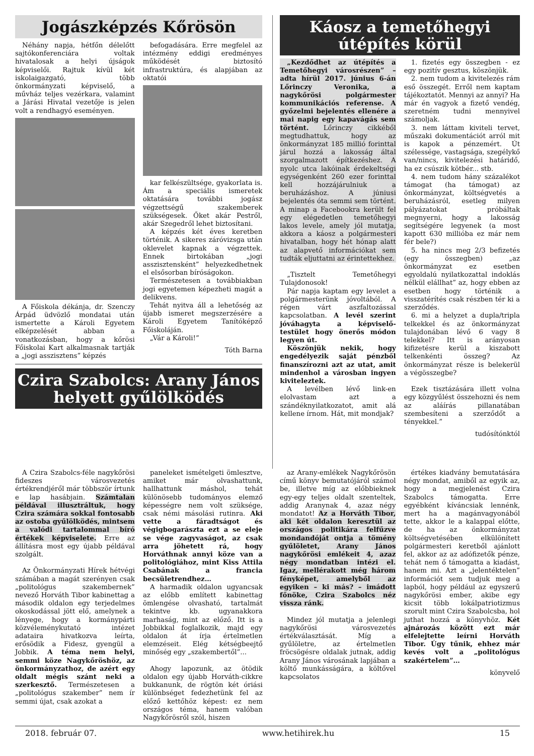Jogászképzés Kőrösön
Néhány napja, hétfőn délelőtt sajtókonferenciára voltak hivatalosak a helyi újságok képviselői. Rajtuk kívül két iskolaigazgató, több önkormányzati képviselő, a művház teljes vezérkara, valamint a Járási Hivatal vezetője is jelen volt a rendhagyó eseményen.
A Főiskola dékánja, dr. Szenczy Árpád üdvözlő mondatai után ismertette a Károli Egyetem elképzelését abban a vonatkozásban, hogy a kőrösi Főiskolai Kart alkalmasnak tartják a „jogi asszisztens” képzés
befogadására. Erre megfelel az intézmény eddigi eredményes működését biztosító infrastruktúra, és alapjában az oktatói
kar felkészültsége, gyakorlata is. Ám a speciális ismeretek oktatására további jogász végzettségű szakemberek szükségesek. Őket akár Pestről, akár Szegedről lehet biztosítani.
A képzés két éves keretben történik. A sikeres záróvizsga után oklevelet kapnak a végzettek. Ennek birtokában „jogi asszisztensként” helyezkedhetnek el elsősorban bíróságokon.
Természetesen a továbbiakban jogi egyetemen képezheti magát a delikvens.
Tehát nyitva áll a lehetőség az újabb ismeret megszerzésére a Károli Egyetem Tanítóképző Főiskoláján.
„Vár a Károli!”
Tóth Barna
Czira Szabolcs: Arany János helyett gyűlölködés
Káosz a temetőhegyi útépítés körül
„Kezdődhet az útépítés a Temetőhegyi városrészen” – adta hírül 2017. június 6-án Lőrinczy Veronika, a nagykőrösi polgármester kommunikációs referense. A győzelmi bejelentés ellenére a mai napig egy kapavágás sem történt. Lőrinczy cikkéből megtudhattuk, hogy az önkormányzat 185 millió forinttal járul hozzá a lakosság által szorgalmazott építkezéshez. A nyolc utca lakóinak érdekeltségi egységenként 260 ezer forinttal kell hozzájárulniuk a beruházáshoz. A júniusi bejelentés óta semmi sem történt. A minap a Facebookra került fel egy elégedetlen temetőhegyi lakos levele, amely jól mutatja, akkora a káosz a polgármesteri hivatalban, hogy hét hónap alatt az alapvető információkat sem tudták eljuttatni az érintettekhez.
„Tisztelt Temetőhegyi Tulajdonosok!
Pár napja kaptam egy levelet a polgármesterünk jóvoltából. A régen várt aszfaltozással kapcsolatban. A levél szerint jóváhagyta a képviselő-testület hogy önerős módon legyen út.
Köszönjük nekik, hogy engedélyezik saját pénzből finanszírozni azt az utat, amit mindenhol a városban ingyen kiviteleztek.
A levélben lévő link-en elolvastam azt a szándéknyilatkozatot, amit alá kellene írnom. Hát, mit mondjak?
1. fizetés egy összegben - ez egy pozitív gesztus, köszönjük.
2. nem tudom a kivitelezés rám eső összegét. Erről nem kaptam tájékoztatót. Mennyi az annyi? Ha már én vagyok a fizető vendég, szeretném tudni mennyivel számoljak.
3. nem láttam kiviteli tervet, műszaki dokumentációt arról mit is kapok a pénzemért. Út szélessége, vastagsága, szegélykő van/nincs, kivitelezési határidő, ha ez csúszik kötbér... stb.
4. nem tudom hány százalékot támogat (ha támogat) az önkormányzat, költségvetés a beruházásról, esetleg milyen pályázatokat próbáltak megnyerni, hogy a lakosság segítségére legyenek (a most kapott 630 millióba ez már nem fér bele?)
5. ha nincs meg 2/3 befizetés (egy összegben) „az önkormányzat ez esetben egyoldalú nyilatkozattal indoklás nélkül elállhat” az, hogy ebben az esetben hogy történik a visszatérítés csak részben tér ki a szerződés.
6. mi a helyzet a dupla/tripla telkekkel és az önkormányzat tulajdonában lévő 6 vagy 8 telekkel? Itt is arányosan kifizetésre kerül a kiszabott telkenkénti összeg? Az önkormányzat része is belekerül a végösszegbe?
Ezek tisztázására illett volna egy közgyűlést összehozni és nem az aláírás pillanatában szembesíteni a szerződőt a tényekkel.”
tudósítónktól
A Czira Szabolcs-féle nagykőrösi fideszes városvezetés értékrendjéről már többször írtunk e lap hasábjain. Számtalan példával illusztráltuk, hogy Czira számára sokkal fontosabb az ostoba gyűlölködés, mintsem a valódi tartalommal bíró értékek képviselete. Erre az állításra most egy újabb példával szolgált.
Az Önkormányzati Hírek hétvégi számában a magát szerényen csak „politológus szakembernek” nevező Horváth Tibor kabinettag a második oldalon egy terjedelmes okoskodással jött elő, amelynek a lényege, hogy a kormánypárti közvéleménykutató intézet adataira hivatkozva leírta, erősödik a Fidesz, gyengül a Jobbik. A téma nem helyi, semmi köze Nagykőröshöz, az önkormányzathoz, de azért egy oldalt mégis szánt neki a szerkesztő. Természetesen a „politológus szakember” nem ír semmi újat, csak azokat a
paneleket ismételgeti ömlesztve, amiket már olvashattunk, hallhattunk máshol, tehát különösebb tudományos elemző képességre nem volt szüksége, csak némi másolási rutinra. Aki vette a fáradtságot és végigbogarászta ezt a se eleje se vége zagyvaságot, az csak arra jöhetett rá, hogy Horváthnak annyi köze van a politológiához, mint Kiss Attila Csabának a francia becsületrendhez…
A harmadik oldalon ugyancsak az előbb említett kabinettag ömlengése olvasható, tartalmát tekintve kb. ugyanakkora marhaság, mint az előző. Itt is a Jobbikkal foglalkozik, majd egy oldalon át írja értelmetlen elemzéseit. Elég kétségbeejtő minőség egy „szakembertől”...
Ahogy lapozunk, az ötödik oldalon egy újabb Horváth-cikkre bukkanunk, de rögtön két óriási különbséget fedezhetünk fel az előző kettőhöz képest: ez nem országos téma, hanem valóban Nagykőrösről szól, hiszen
az Arany-emlékek Nagykőrösön című könyv bemutatójáról számol be, illetve míg az előbbieknek egy-egy teljes oldalt szenteltek, addig Aranynak 4, azaz négy mondatot! Az a Horváth Tibor, aki két oldalon keresztül az országos politikára felfűzve mondandóját ontja a tömény gyűlöletet, Arany János nagykőrösi emlékeit 4, azaz négy mondatban intézi el. Igaz, mellérakott még három fényképet, amelyből az egyiken – ki más? – imádott főnöke, Czira Szabolcs néz vissza ránk.
Mindez jól mutatja a jelenlegi nagykőrösi városvezetés értékválasztását. Míg a gyűlöletre, az értelmetlen fröcsögésre oldalak jutnak, addig Arany János városának lapjában a költő munkásságára, a költővel kapcsolatos
értékes kiadvány bemutatására négy mondat, amiből az egyik az, hogy a megjelenést Czira Szabolcs támogatta. Erre egyébként kíváncsiak lennénk, mert ha a magánvagyonából tette, akkor le a kalappal előtte, de ha az önkormányzat költségvetésében elkülönített polgármesteri keretből ajánlott fel, akkor az az adófizetők pénze, tehát nem ő támogatta a kiadást, hanem mi. Azt a „jelentéktelen” információt sem tudjuk meg a lapból, hogy például az egyszerű nagykőrösi ember, akibe egy kicsit több lokálpatriotizmus szorult mint Czira Szabolcsba, hol juthat hozzá a könyvhöz. Két ajnározás között ezt már elfelejtette leírni Horváth Tibor. Úgy tűnik, ehhez már kevés volt a „politológus szakértelem”…
könyvelő
2018. február 07. www.hetihirek.hu 15